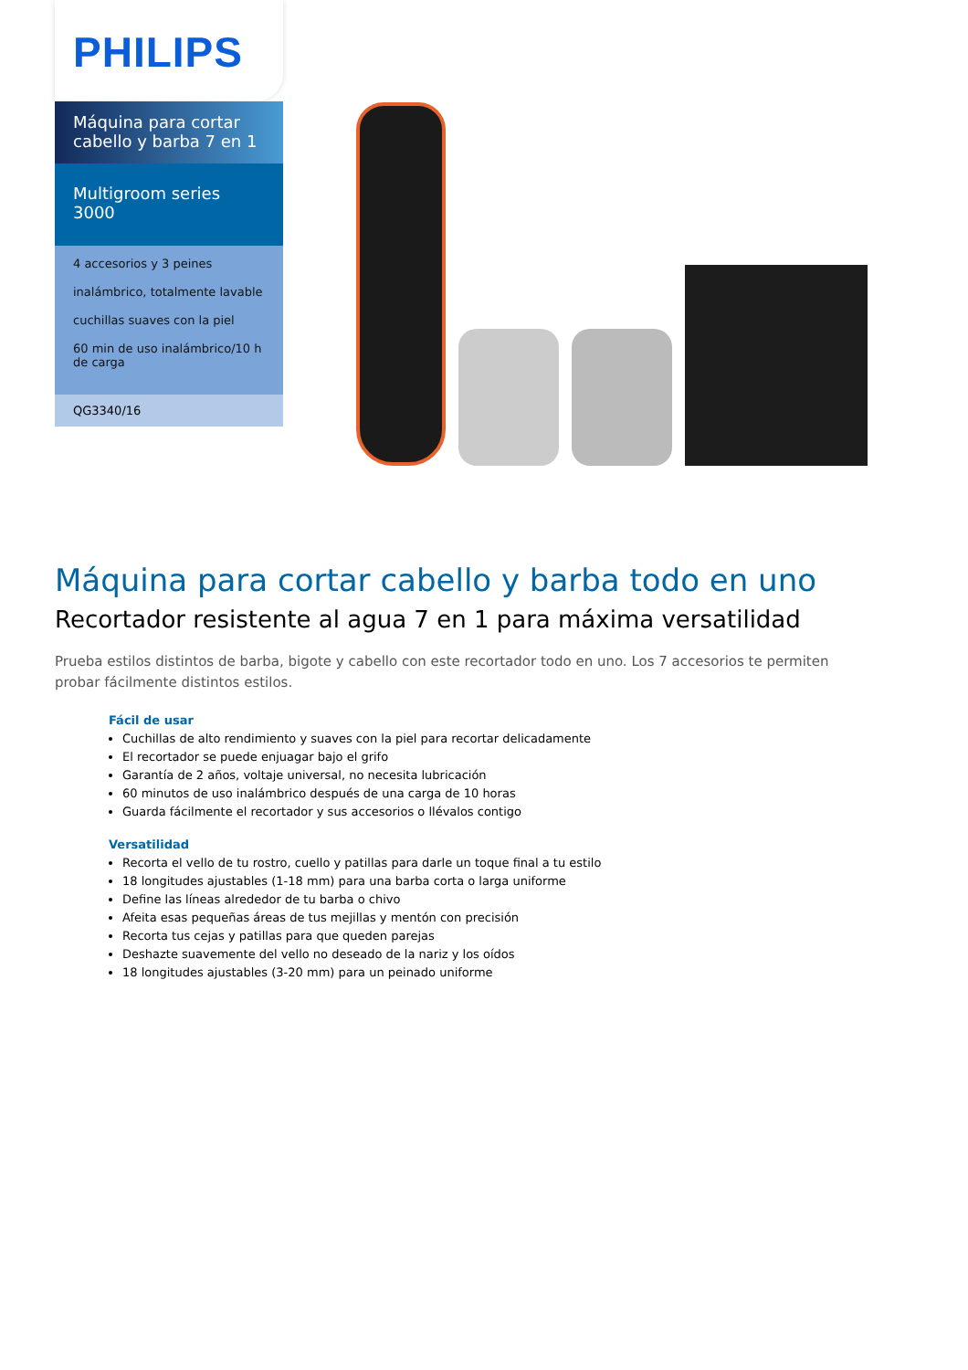PHILIPS
Máquina para cortar cabello y barba 7 en 1
Multigroom series 3000
4 accesorios y 3 peines
inalámbrico, totalmente lavable
cuchillas suaves con la piel
60 min de uso inalámbrico/10 h de carga
QG3340/16
Máquina para cortar cabello y barba todo en uno
Recortador resistente al agua 7 en 1 para máxima versatilidad
Prueba estilos distintos de barba, bigote y cabello con este recortador todo en uno. Los 7 accesorios te permiten probar fácilmente distintos estilos.
Fácil de usar
Cuchillas de alto rendimiento y suaves con la piel para recortar delicadamente
El recortador se puede enjuagar bajo el grifo
Garantía de 2 años, voltaje universal, no necesita lubricación
60 minutos de uso inalámbrico después de una carga de 10 horas
Guarda fácilmente el recortador y sus accesorios o llévalos contigo
Versatilidad
Recorta el vello de tu rostro, cuello y patillas para darle un toque final a tu estilo
18 longitudes ajustables (1-18 mm) para una barba corta o larga uniforme
Define las líneas alrededor de tu barba o chivo
Afeita esas pequeñas áreas de tus mejillas y mentón con precisión
Recorta tus cejas y patillas para que queden parejas
Deshazte suavemente del vello no deseado de la nariz y los oídos
18 longitudes ajustables (3-20 mm) para un peinado uniforme